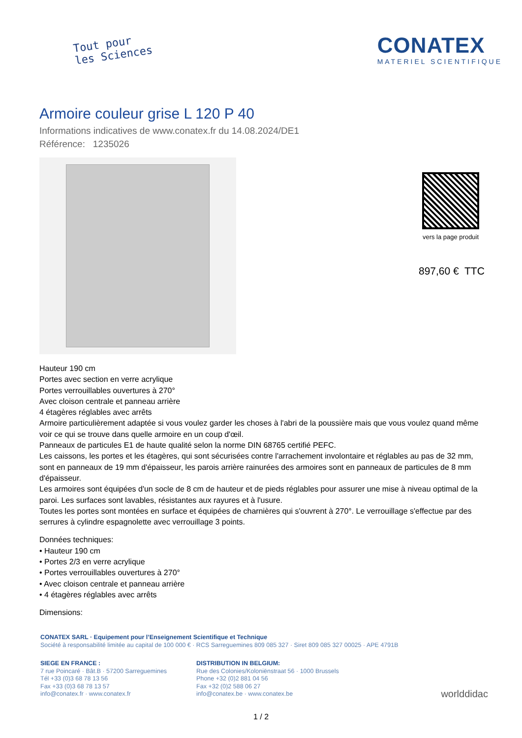Tout pour
les Sciences
CONATEX
MATERIEL SCIENTIFIQUE
Armoire couleur grise L 120 P 40
Informations indicatives de www.conatex.fr du 14.08.2024/DE1
Référence: 1235026
vers la page produit
897,60 € TTC
Hauteur 190 cm
Portes avec section en verre acrylique
Portes verrouillables ouvertures à 270°
Avec cloison centrale et panneau arrière
4 étagères réglables avec arrêts
Armoire particulièrement adaptée si vous voulez garder les choses à l'abri de la poussière mais que vous voulez quand même voir ce qui se trouve dans quelle armoire en un coup d'œil.
Panneaux de particules E1 de haute qualité selon la norme DIN 68765 certifié PEFC.
Les caissons, les portes et les étagères, qui sont sécurisées contre l'arrachement involontaire et réglables au pas de 32 mm, sont en panneaux de 19 mm d'épaisseur, les parois arrière rainurées des armoires sont en panneaux de particules de 8 mm d'épaisseur.
Les armoires sont équipées d'un socle de 8 cm de hauteur et de pieds réglables pour assurer une mise à niveau optimal de la paroi. Les surfaces sont lavables, résistantes aux rayures et à l'usure.
Toutes les portes sont montées en surface et équipées de charnières qui s'ouvrent à 270°. Le verrouillage s'effectue par des serrures à cylindre espagnolette avec verrouillage 3 points.
Données techniques:
• Hauteur 190 cm
• Portes 2/3 en verre acrylique
• Portes verrouillables ouvertures à 270°
• Avec cloison centrale et panneau arrière
• 4 étagères réglables avec arrêts
Dimensions:
CONATEX SARL · Equipement pour l’Enseignement Scientifique et Technique
Société à responsabilité limitée au capital de 100 000 € · RCS Sarreguemines 809 085 327 · Siret 809 085 327 00025 · APE 4791B
SIEGE EN FRANCE :
7 rue Poincaré · Bât.B · 57200 Sarreguemines
Tél +33 (0)3 68 78 13 56
Fax +33 (0)3 68 78 13 57
info@conatex.fr · www.conatex.fr
DISTRIBUTION IN BELGIUM:
Rue des Colonies/Koloniënstraat 56 · 1000 Brussels
Phone +32 (0)2 881 04 56
Fax +32 (0)2 588 06 27
info@conatex.be · www.conatex.be
worlddidac
1 / 2